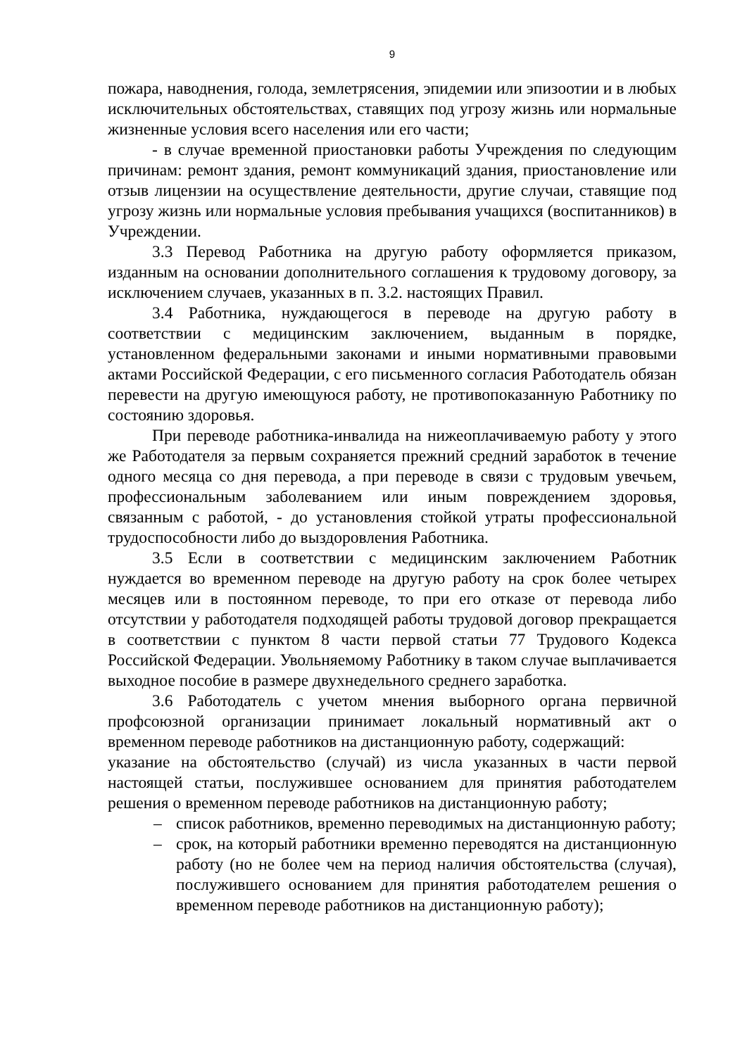9
пожара, наводнения, голода, землетрясения, эпидемии или эпизоотии и в любых исключительных обстоятельствах, ставящих под угрозу жизнь или нормальные жизненные условия всего населения или его части;
- в случае временной приостановки работы Учреждения по следующим причинам: ремонт здания, ремонт коммуникаций здания, приостановление или отзыв лицензии на осуществление деятельности, другие случаи, ставящие под угрозу жизнь или нормальные условия пребывания учащихся (воспитанников) в Учреждении.
3.3 Перевод Работника на другую работу оформляется приказом, изданным на основании дополнительного соглашения к трудовому договору, за исключением случаев, указанных в п. 3.2. настоящих Правил.
3.4 Работника, нуждающегося в переводе на другую работу в соответствии с медицинским заключением, выданным в порядке, установленном федеральными законами и иными нормативными правовыми актами Российской Федерации, с его письменного согласия Работодатель обязан перевести на другую имеющуюся работу, не противопоказанную Работнику по состоянию здоровья.
При переводе работника-инвалида на нижеоплачиваемую работу у этого же Работодателя за первым сохраняется прежний средний заработок в течение одного месяца со дня перевода, а при переводе в связи с трудовым увечьем, профессиональным заболеванием или иным повреждением здоровья, связанным с работой, - до установления стойкой утраты профессиональной трудоспособности либо до выздоровления Работника.
3.5 Если в соответствии с медицинским заключением Работник нуждается во временном переводе на другую работу на срок более четырех месяцев или в постоянном переводе, то при его отказе от перевода либо отсутствии у работодателя подходящей работы трудовой договор прекращается в соответствии с пунктом 8 части первой статьи 77 Трудового Кодекса Российской Федерации. Увольняемому Работнику в таком случае выплачивается выходное пособие в размере двухнедельного среднего заработка.
3.6 Работодатель с учетом мнения выборного органа первичной профсоюзной организации принимает локальный нормативный акт о временном переводе работников на дистанционную работу, содержащий:
указание на обстоятельство (случай) из числа указанных в части первой настоящей статьи, послужившее основанием для принятия работодателем решения о временном переводе работников на дистанционную работу;
– список работников, временно переводимых на дистанционную работу;
– срок, на который работники временно переводятся на дистанционную работу (но не более чем на период наличия обстоятельства (случая), послужившего основанием для принятия работодателем решения о временном переводе работников на дистанционную работу);